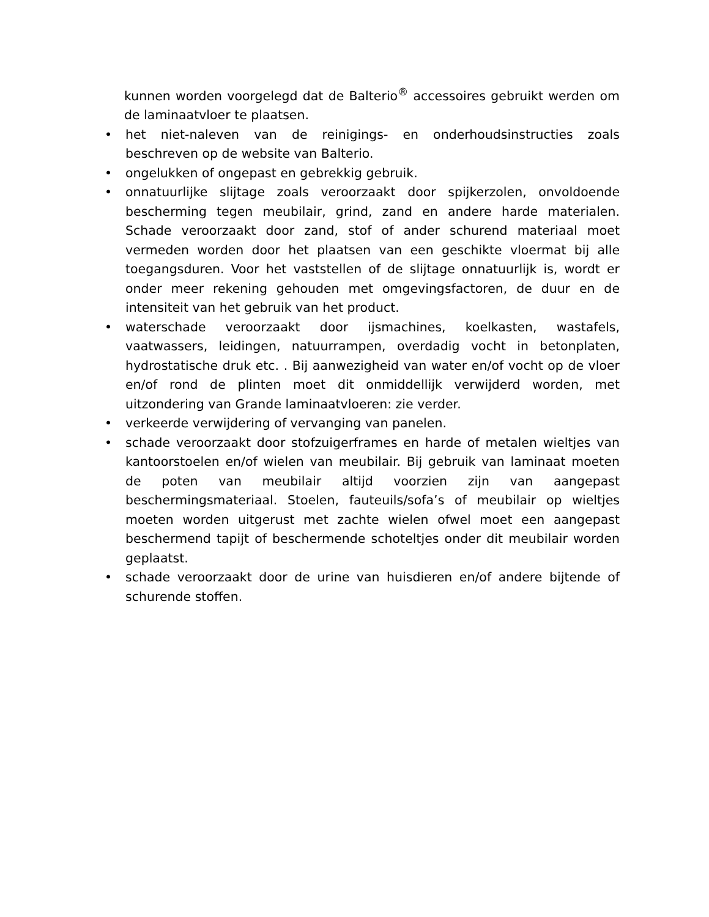kunnen worden voorgelegd dat de Balterio<sup>®</sup> accessoires gebruikt werden om de laminaatvloer te plaatsen.
• het niet-naleven van de reinigings- en onderhoudsinstructies zoals beschreven op de website van Balterio.
• ongelukken of ongepast en gebrekkig gebruik.
• onnatuurlijke slijtage zoals veroorzaakt door spijkerzolen, onvoldoende bescherming tegen meubilair, grind, zand en andere harde materialen. Schade veroorzaakt door zand, stof of ander schurend materiaal moet vermeden worden door het plaatsen van een geschikte vloermat bij alle toegangsduren. Voor het vaststellen of de slijtage onnatuurlijk is, wordt er onder meer rekening gehouden met omgevingsfactoren, de duur en de intensiteit van het gebruik van het product.
• waterschade veroorzaakt door ijsmachines, koelkasten, wastafels, vaatwassers, leidingen, natuurrampen, overdadig vocht in betonplaten, hydrostatische druk etc. . Bij aanwezigheid van water en/of vocht op de vloer en/of rond de plinten moet dit onmiddellijk verwijderd worden, met uitzondering van Grande laminaatvloeren: zie verder.
• verkeerde verwijdering of vervanging van panelen.
• schade veroorzaakt door stofzuigerframes en harde of metalen wieltjes van kantoorstoelen en/of wielen van meubilair. Bij gebruik van laminaat moeten de poten van meubilair altijd voorzien zijn van aangepast beschermingsmateriaal. Stoelen, fauteuils/sofa’s of meubilair op wieltjes moeten worden uitgerust met zachte wielen ofwel moet een aangepast beschermend tapijt of beschermende schoteltjes onder dit meubilair worden geplaatst.
• schade veroorzaakt door de urine van huisdieren en/of andere bijtende of schurende stoffen.